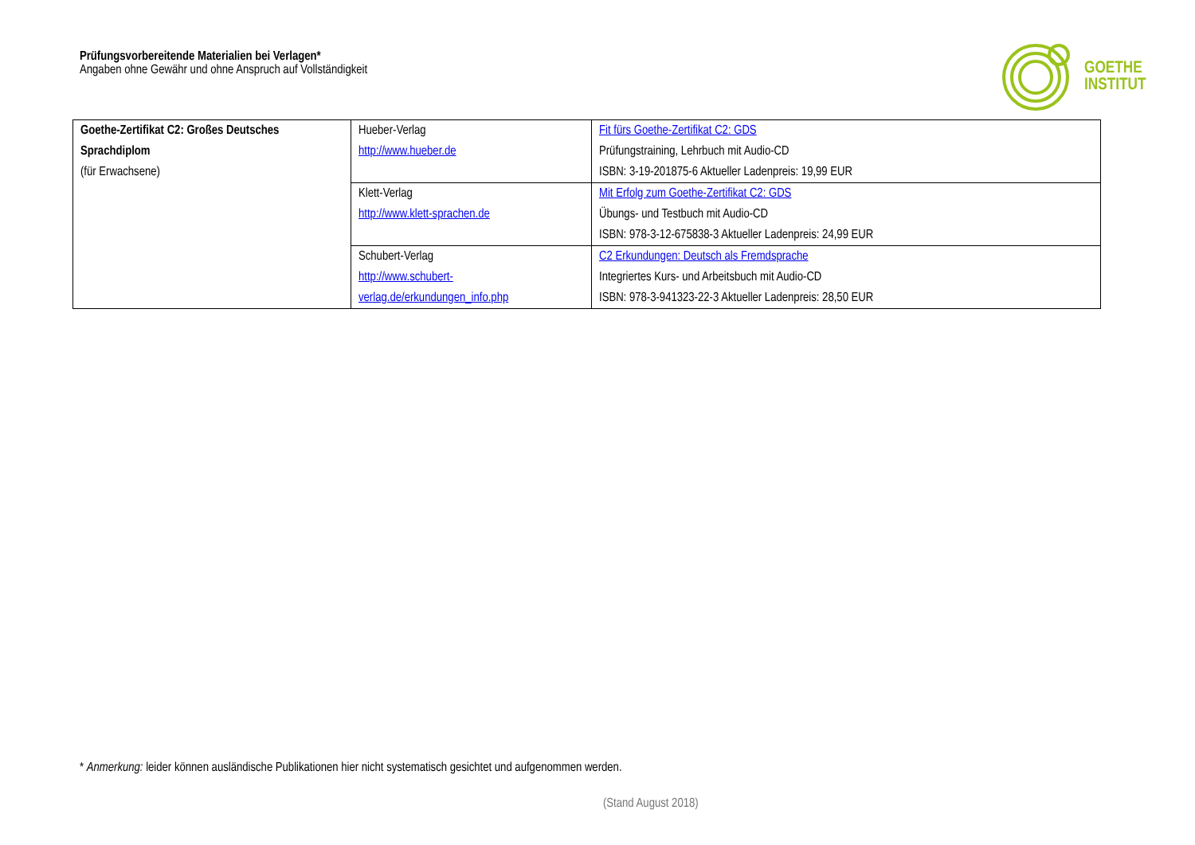Prüfungsvorbereitende Materialien bei Verlagen*
Angaben ohne Gewähr und ohne Anspruch auf Vollständigkeit
GOETHE
INSTITUT
| Goethe-Zertifikat C2: Großes Deutsches Sprachdiplom (für Erwachsene) | Hueber-Verlag http://www.hueber.de | Fit fürs Goethe-Zertifikat C2: GDS Prüfungstraining, Lehrbuch mit Audio-CD ISBN: 3-19-201875-6 Aktueller Ladenpreis: 19,99 EUR |
| | Klett-Verlag http://www.klett-sprachen.de | Mit Erfolg zum Goethe-Zertifikat C2: GDS Übungs- und Testbuch mit Audio-CD ISBN: 978-3-12-675838-3 Aktueller Ladenpreis: 24,99 EUR |
| | Schubert-Verlag http://www.schubert-verlag.de/erkundungen_info.php | C2 Erkundungen: Deutsch als Fremdsprache Integriertes Kurs- und Arbeitsbuch mit Audio-CD ISBN: 978-3-941323-22-3 Aktueller Ladenpreis: 28,50 EUR |
* Anmerkung: leider können ausländische Publikationen hier nicht systematisch gesichtet und aufgenommen werden.
(Stand August 2018)